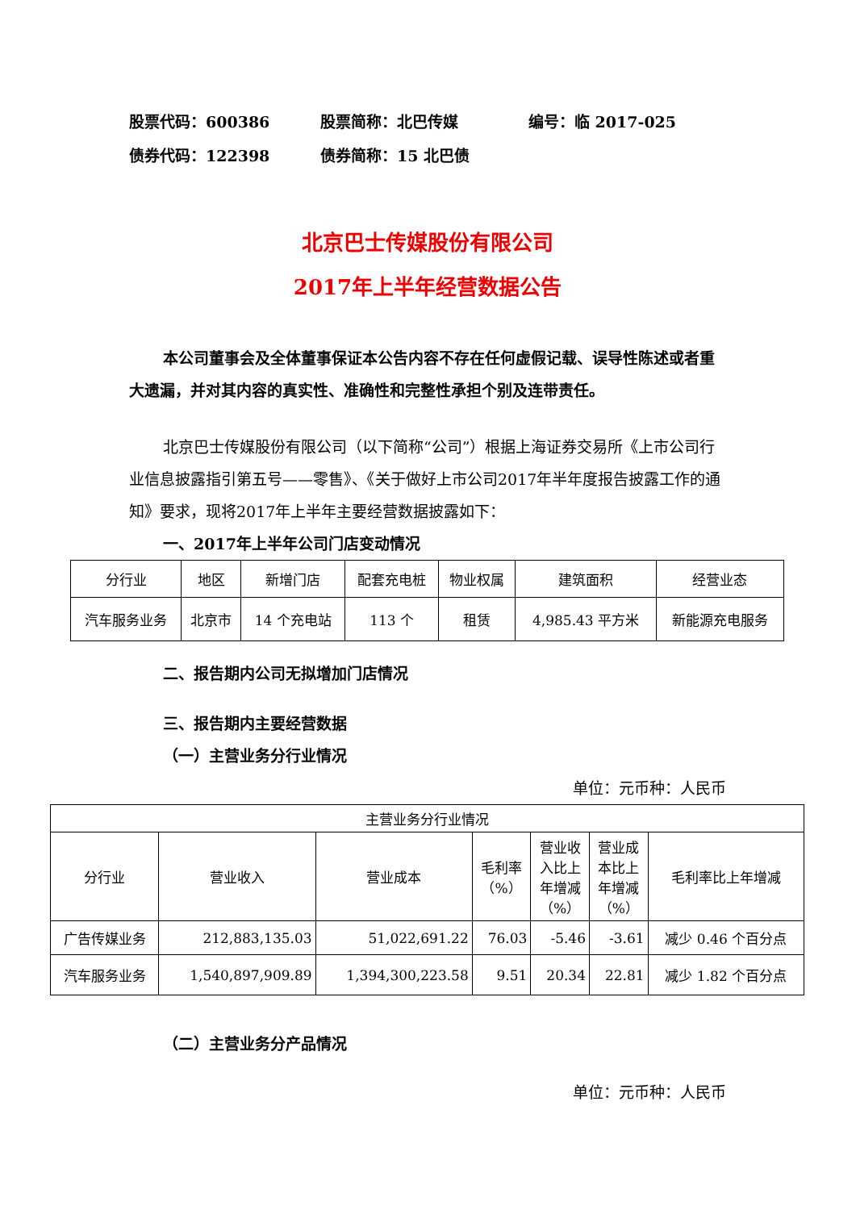股票代码：600386 股票简称：北巴传媒 编号：临 2017-025
债券代码：122398 债券简称：15 北巴债
北京巴士传媒股份有限公司
2017年上半年经营数据公告
本公司董事会及全体董事保证本公告内容不存在任何虚假记载、误导性陈述或者重大遗漏，并对其内容的真实性、准确性和完整性承担个别及连带责任。
北京巴士传媒股份有限公司（以下简称“公司”）根据上海证券交易所《上市公司行业信息披露指引第五号——零售》、《关于做好上市公司2017年半年度报告披露工作的通知》要求，现将2017年上半年主要经营数据披露如下：
一、2017年上半年公司门店变动情况
| 分行业 | 地区 | 新增门店 | 配套充电桩 | 物业权属 | 建筑面积 | 经营业态 |
| 汽车服务业务 | 北京市 | 14 个充电站 | 113 个 | 租赁 | 4,985.43 平方米 | 新能源充电服务 |
二、报告期内公司无拟增加门店情况
三、报告期内主要经营数据
（一）主营业务分行业情况
单位：元币种：人民币
| 主营业务分行业情况 | | | | | | |
| 分行业 | 营业收入 | 营业成本 | 毛利率 （%） | 营业收 入比上 年增减 （%） | 营业成 本比上 年增减 （%） | 毛利率比上年增减 |
| 广告传媒业务 | 212,883,135.03 | 51,022,691.22 | 76.03 | -5.46 | -3.61 | 减少 0.46 个百分点 |
| 汽车服务业务 | 1,540,897,909.89 | 1,394,300,223.58 | 9.51 | 20.34 | 22.81 | 减少 1.82 个百分点 |
（二）主营业务分产品情况
单位：元币种：人民币